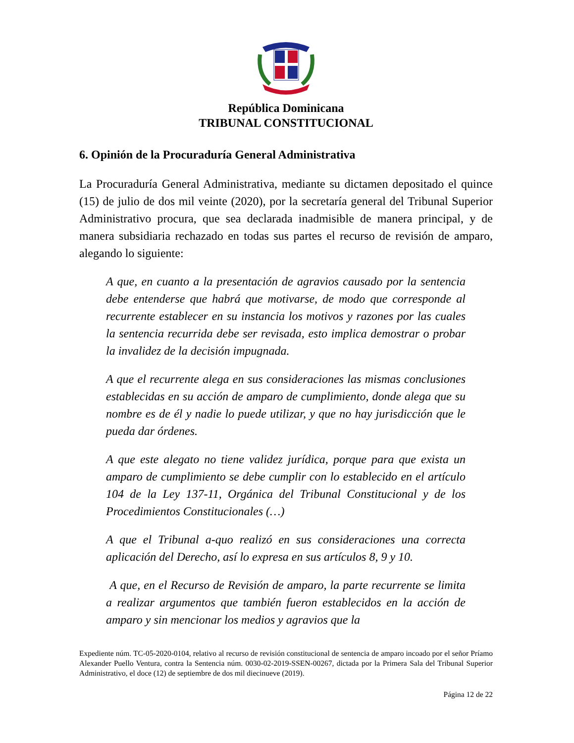República Dominicana
TRIBUNAL CONSTITUCIONAL
6. Opinión de la Procuraduría General Administrativa
La Procuraduría General Administrativa, mediante su dictamen depositado el quince (15) de julio de dos mil veinte (2020), por la secretaría general del Tribunal Superior Administrativo procura, que sea declarada inadmisible de manera principal, y de manera subsidiaria rechazado en todas sus partes el recurso de revisión de amparo, alegando lo siguiente:
A que, en cuanto a la presentación de agravios causado por la sentencia debe entenderse que habrá que motivarse, de modo que corresponde al recurrente establecer en su instancia los motivos y razones por las cuales la sentencia recurrida debe ser revisada, esto implica demostrar o probar la invalidez de la decisión impugnada.
A que el recurrente alega en sus consideraciones las mismas conclusiones establecidas en su acción de amparo de cumplimiento, donde alega que su nombre es de él y nadie lo puede utilizar, y que no hay jurisdicción que le pueda dar órdenes.
A que este alegato no tiene validez jurídica, porque para que exista un amparo de cumplimiento se debe cumplir con lo establecido en el artículo 104 de la Ley 137-11, Orgánica del Tribunal Constitucional y de los Procedimientos Constitucionales (…)
A que el Tribunal a-quo realizó en sus consideraciones una correcta aplicación del Derecho, así lo expresa en sus artículos 8, 9 y 10.
A que, en el Recurso de Revisión de amparo, la parte recurrente se limita a realizar argumentos que también fueron establecidos en la acción de amparo y sin mencionar los medios y agravios que la
Expediente núm. TC-05-2020-0104, relativo al recurso de revisión constitucional de sentencia de amparo incoado por el señor Príamo Alexander Puello Ventura, contra la Sentencia núm. 0030-02-2019-SSEN-00267, dictada por la Primera Sala del Tribunal Superior Administrativo, el doce (12) de septiembre de dos mil diecinueve (2019).
Página 12 de 22